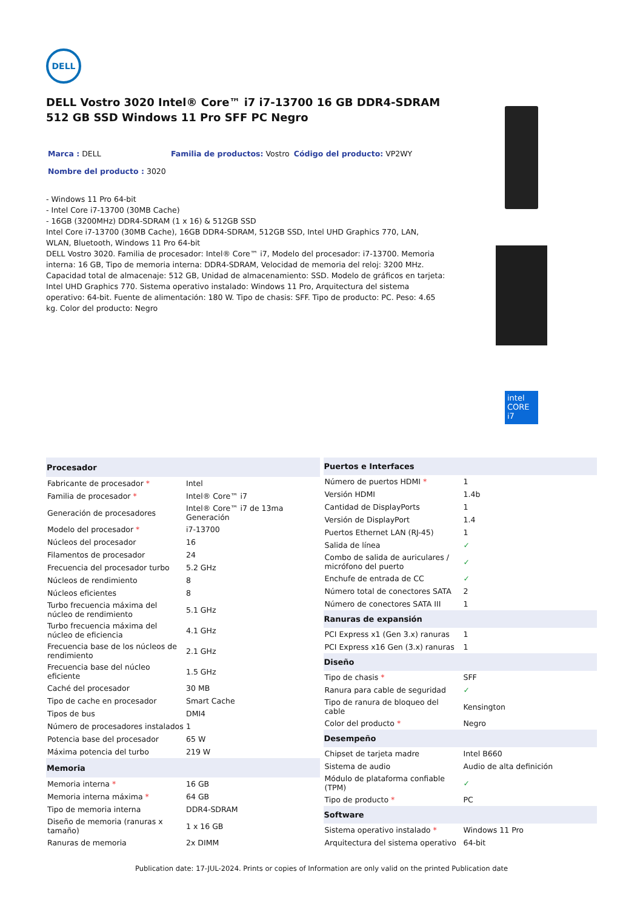DELL
DELL Vostro 3020 Intel® Core™ i7 i7-13700 16 GB DDR4-SDRAM 512 GB SSD Windows 11 Pro SFF PC Negro
Marca : DELL Familia de productos: Vostro Código del producto: VP2WY
Nombre del producto : 3020
- Windows 11 Pro 64-bit
- Intel Core i7-13700 (30MB Cache)
- 16GB (3200MHz) DDR4-SDRAM (1 x 16) & 512GB SSD
Intel Core i7-13700 (30MB Cache), 16GB DDR4-SDRAM, 512GB SSD, Intel UHD Graphics 770, LAN, WLAN, Bluetooth, Windows 11 Pro 64-bit
DELL Vostro 3020. Familia de procesador: Intel® Core™ i7, Modelo del procesador: i7-13700. Memoria interna: 16 GB, Tipo de memoria interna: DDR4-SDRAM, Velocidad de memoria del reloj: 3200 MHz. Capacidad total de almacenaje: 512 GB, Unidad de almacenamiento: SSD. Modelo de gráficos en tarjeta: Intel UHD Graphics 770. Sistema operativo instalado: Windows 11 Pro, Arquitectura del sistema operativo: 64-bit. Fuente de alimentación: 180 W. Tipo de chasis: SFF. Tipo de producto: PC. Peso: 4.65 kg. Color del producto: Negro
intel
CORE
i7
| Procesador | |
| --- | --- |
| Fabricante de procesador * | Intel |
| Familia de procesador * | Intel® Core™ i7 |
| Generación de procesadores | Intel® Core™ i7 de 13ma Generación |
| Modelo del procesador * | i7-13700 |
| Núcleos del procesador | 16 |
| Filamentos de procesador | 24 |
| Frecuencia del procesador turbo | 5.2 GHz |
| Núcleos de rendimiento | 8 |
| Núcleos eficientes | 8 |
| Turbo frecuencia máxima del núcleo de rendimiento | 5.1 GHz |
| Turbo frecuencia máxima del núcleo de eficiencia | 4.1 GHz |
| Frecuencia base de los núcleos de rendimiento | 2.1 GHz |
| Frecuencia base del núcleo eficiente | 1.5 GHz |
| Caché del procesador | 30 MB |
| Tipo de cache en procesador | Smart Cache |
| Tipos de bus | DMI4 |
| Número de procesadores instalados | 1 |
| Potencia base del procesador | 65 W |
| Máxima potencia del turbo | 219 W |
| Memoria | |
| Memoria interna * | 16 GB |
| Memoria interna máxima * | 64 GB |
| Tipo de memoria interna | DDR4-SDRAM |
| Diseño de memoria (ranuras x tamaño) | 1 x 16 GB |
| Ranuras de memoria | 2x DIMM |
| Puertos e Interfaces | |
| --- | --- |
| Número de puertos HDMI * | 1 |
| Versión HDMI | 1.4b |
| Cantidad de DisplayPorts | 1 |
| Versión de DisplayPort | 1.4 |
| Puertos Ethernet LAN (RJ-45) | 1 |
| Salida de línea | ✓ |
| Combo de salida de auriculares / micrófono del puerto | ✓ |
| Enchufe de entrada de CC | ✓ |
| Número total de conectores SATA | 2 |
| Número de conectores SATA III | 1 |
| Ranuras de expansión | |
| PCI Express x1 (Gen 3.x) ranuras | 1 |
| PCI Express x16 Gen (3.x) ranuras | 1 |
| Diseño | |
| Tipo de chasis * | SFF |
| Ranura para cable de seguridad | ✓ |
| Tipo de ranura de bloqueo del cable | Kensington |
| Color del producto * | Negro |
| Desempeño | |
| Chipset de tarjeta madre | Intel B660 |
| Sistema de audio | Audio de alta definición |
| Módulo de plataforma confiable (TPM) | ✓ |
| Tipo de producto * | PC |
| Software | |
| Sistema operativo instalado * | Windows 11 Pro |
| Arquitectura del sistema operativo | 64-bit |
Publication date: 17-JUL-2024. Prints or copies of Information are only valid on the printed Publication date